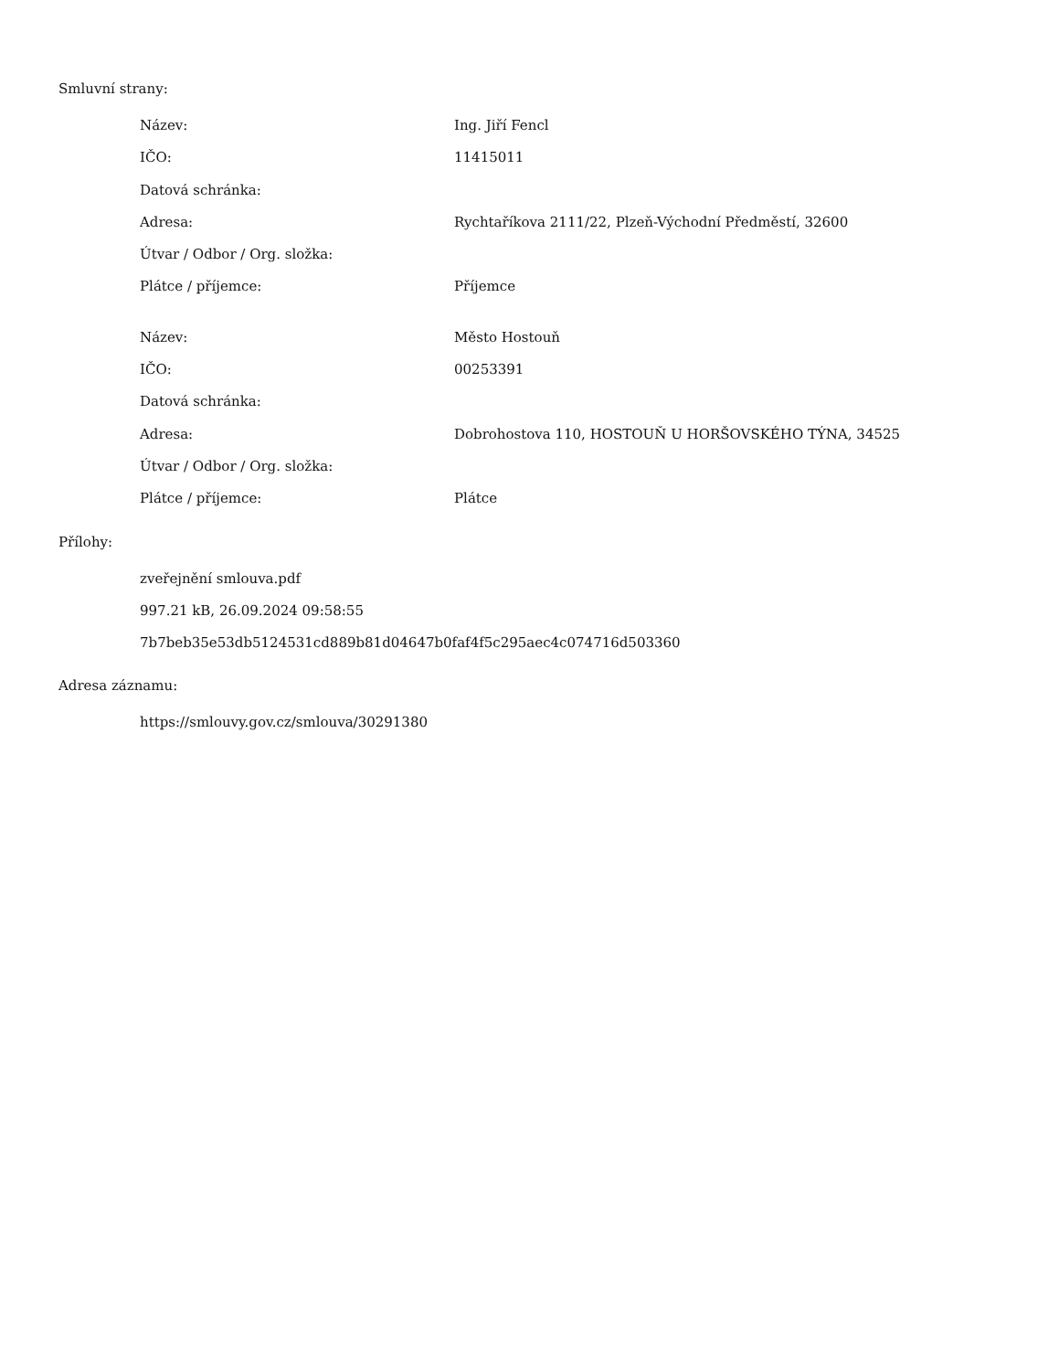Smluvní strany:
| Název: | Ing. Jiří Fencl |
| IČO: | 11415011 |
| Datová schránka: | |
| Adresa: | Rychtaříkova 2111/22, Plzeň-Východní Předměstí, 32600 |
| Útvar / Odbor / Org. složka: | |
| Plátce / příjemce: | Příjemce |
| Název: | Město Hostouň |
| IČO: | 00253391 |
| Datová schránka: | |
| Adresa: | Dobrohostova 110, HOSTOUŇ U HORŠOVSKÉHO TÝNA, 34525 |
| Útvar / Odbor / Org. složka: | |
| Plátce / příjemce: | Plátce |
Přílohy:
zveřejnění smlouva.pdf
997.21 kB, 26.09.2024 09:58:55
7b7beb35e53db5124531cd889b81d04647b0faf4f5c295aec4c074716d503360
Adresa záznamu:
https://smlouvy.gov.cz/smlouva/30291380